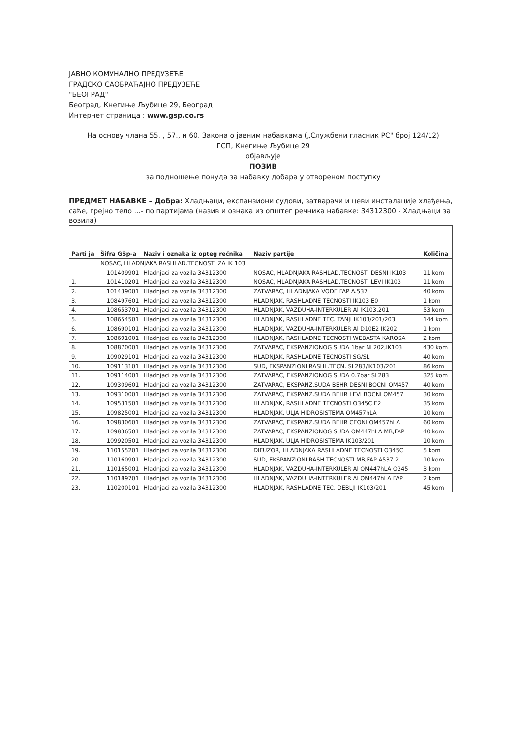ЈАВНО КОМУНАЛНО ПРЕДУЗЕЋЕ
ГРАДСКО САОБРАЋАЈНО ПРЕДУЗЕЋЕ
"БЕОГРАД"
Београд, Кнегиње Љубице 29, Београд
Интернет страница : www.gsp.co.rs
На основу члана 55. , 57., и 60. Закона о јавним набавкама („Службени гласник РС" број 124/12)
ГСП, Кнегиње Љубице 29
објављује
ПОЗИВ
за подношење понуда за набавку добара у отвореном поступку
ПРЕДМЕТ НАБАВКЕ – Добра: Хладњаци, експанзиони судови, затварачи и цеви инсталације хлађења, саће, грејно тело ...- по партијама (назив и ознака из општег речника набавке: 34312300 - Хладњаци за возила)
| Parti ja | Šifra GSp-a | Naziv i oznaka iz opteg rečnika | Naziv partije | Količina |
| --- | --- | --- | --- | --- |
| 1. | NOSAC, HLADNJAKA RASHLAD.TECNOSTI ZA IK 103 | | | |
| | 101409901 | Hladnjaci za vozila 34312300 | NOSAC, HLADNJAKA RASHLAD.TECNOSTI DESNI IK103 | 11 kom |
| | 101410201 | Hladnjaci za vozila 34312300 | NOSAC, HLADNJAKA RASHLAD.TECNOSTI LEVI IK103 | 11 kom |
| 2. | 101439001 | Hladnjaci za vozila 34312300 | ZATVARAC, HLADNJAKA VODE FAP A.537 | 40 kom |
| 3. | 108497601 | Hladnjaci za vozila 34312300 | HLADNJAK, RASHLADNE TECNOSTI IK103 E0 | 1 kom |
| 4. | 108653701 | Hladnjaci za vozila 34312300 | HLADNJAK, VAZDUHA-INTERKULER Al IK103,201 | 53 kom |
| 5. | 108654501 | Hladnjaci za vozila 34312300 | HLADNJAK, RASHLADNE TEC. TANJI IK103/201/203 | 144 kom |
| 6. | 108690101 | Hladnjaci za vozila 34312300 | HLADNJAK, VAZDUHA-INTERKULER Al D10E2 IK202 | 1 kom |
| 7. | 108691001 | Hladnjaci za vozila 34312300 | HLADNJAK, RASHLADNE TECNOSTI WEBASTA KAROSA | 2 kom |
| 8. | 108870001 | Hladnjaci za vozila 34312300 | ZATVARAC, EKSPANZIONOG SUDA 1bar NL202,IK103 | 430 kom |
| 9. | 109029101 | Hladnjaci za vozila 34312300 | HLADNJAK, RASHLADNE TECNOSTI SG/SL | 40 kom |
| 10. | 109113101 | Hladnjaci za vozila 34312300 | SUD, EKSPANZIONI RASHL.TECN. SL283/IK103/201 | 86 kom |
| 11. | 109114001 | Hladnjaci za vozila 34312300 | ZATVARAC, EKSPANZIONOG SUDA 0.7bar SL283 | 325 kom |
| 12. | 109309601 | Hladnjaci za vozila 34312300 | ZATVARAC, EKSPANZ.SUDA BEHR DESNI BOCNI OM457 | 40 kom |
| 13. | 109310001 | Hladnjaci za vozila 34312300 | ZATVARAC, EKSPANZ.SUDA BEHR LEVI BOCNI OM457 | 30 kom |
| 14. | 109531501 | Hladnjaci za vozila 34312300 | HLADNJAK, RASHLADNE TECNOSTI O345C E2 | 35 kom |
| 15. | 109825001 | Hladnjaci za vozila 34312300 | HLADNJAK, ULJA HIDROSISTEMA OM457hLA | 10 kom |
| 16. | 109830601 | Hladnjaci za vozila 34312300 | ZATVARAC, EKSPANZ.SUDA BEHR CEONI OM457hLA | 60 kom |
| 17. | 109836501 | Hladnjaci za vozila 34312300 | ZATVARAC, EKSPANZIONOG SUDA OM447hLA MB,FAP | 40 kom |
| 18. | 109920501 | Hladnjaci za vozila 34312300 | HLADNJAK, ULJA HIDROSISTEMA IK103/201 | 10 kom |
| 19. | 110155201 | Hladnjaci za vozila 34312300 | DIFUZOR, HLADNJAKA RASHLADNE TECNOSTI O345C | 5 kom |
| 20. | 110160901 | Hladnjaci za vozila 34312300 | SUD, EKSPANZIONI RASH.TECNOSTI MB,FAP A537.2 | 10 kom |
| 21. | 110165001 | Hladnjaci za vozila 34312300 | HLADNJAK, VAZDUHA-INTERKULER Al OM447hLA O345 | 3 kom |
| 22. | 110189701 | Hladnjaci za vozila 34312300 | HLADNJAK, VAZDUHA-INTERKULER Al OM447hLA FAP | 2 kom |
| 23. | 110200101 | Hladnjaci za vozila 34312300 | HLADNJAK, RASHLADNE TEC. DEBLJI IK103/201 | 45 kom |